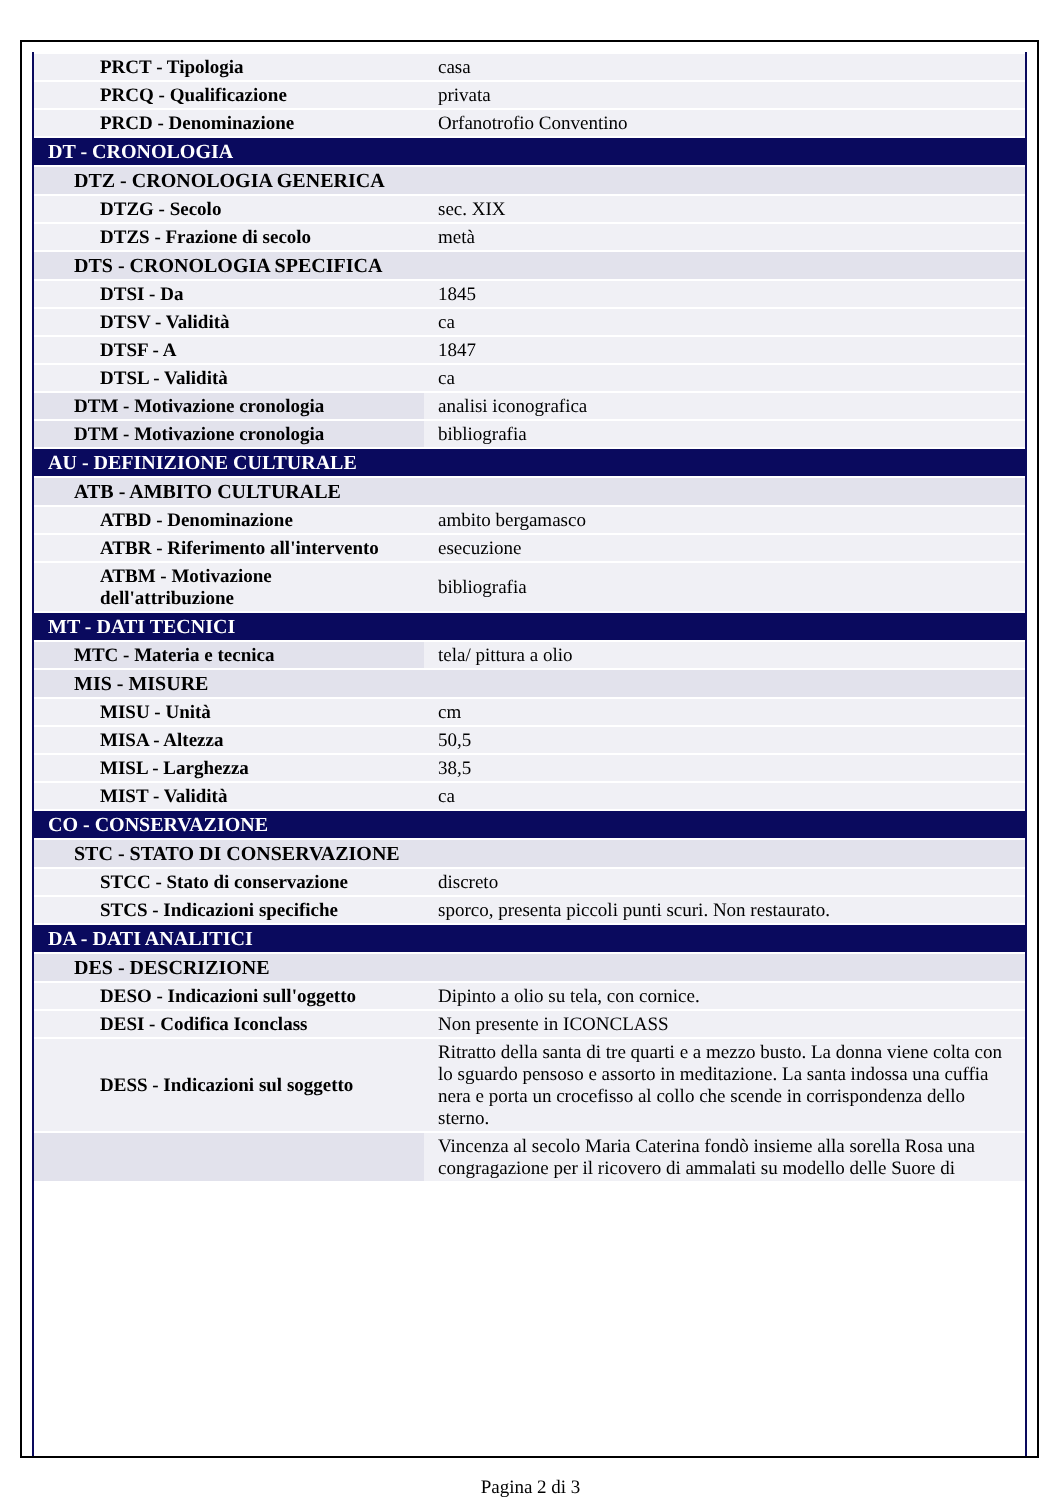| PRCT - Tipologia | casa |
| PRCQ - Qualificazione | privata |
| PRCD - Denominazione | Orfanotrofio Conventino |
| DT - CRONOLOGIA | |
| DTZ - CRONOLOGIA GENERICA | |
| DTZG - Secolo | sec. XIX |
| DTZS - Frazione di secolo | metà |
| DTS - CRONOLOGIA SPECIFICA | |
| DTSI - Da | 1845 |
| DTSV - Validità | ca |
| DTSF - A | 1847 |
| DTSL - Validità | ca |
| DTM - Motivazione cronologia | analisi iconografica |
| DTM - Motivazione cronologia | bibliografia |
| AU - DEFINIZIONE CULTURALE | |
| ATB - AMBITO CULTURALE | |
| ATBD - Denominazione | ambito bergamasco |
| ATBR - Riferimento all'intervento | esecuzione |
| ATBM - Motivazione dell'attribuzione | bibliografia |
| MT - DATI TECNICI | |
| MTC - Materia e tecnica | tela/ pittura a olio |
| MIS - MISURE | |
| MISU - Unità | cm |
| MISA - Altezza | 50,5 |
| MISL - Larghezza | 38,5 |
| MIST - Validità | ca |
| CO - CONSERVAZIONE | |
| STC - STATO DI CONSERVAZIONE | |
| STCC - Stato di conservazione | discreto |
| STCS - Indicazioni specifiche | sporco, presenta piccoli punti scuri. Non restaurato. |
| DA - DATI ANALITICI | |
| DES - DESCRIZIONE | |
| DESO - Indicazioni sull'oggetto | Dipinto a olio su tela, con cornice. |
| DESI - Codifica Iconclass | Non presente in ICONCLASS |
| DESS - Indicazioni sul soggetto | Ritratto della santa di tre quarti e a mezzo busto. La donna viene colta con lo sguardo pensoso e assorto in meditazione. La santa indossa una cuffia nera e porta un crocefisso al collo che scende in corrispondenza dello sterno. |
| | Vincenza al secolo Maria Caterina fondò insieme alla sorella Rosa una congragazione per il ricovero di ammalati su modello delle Suore di |
Pagina 2 di 3